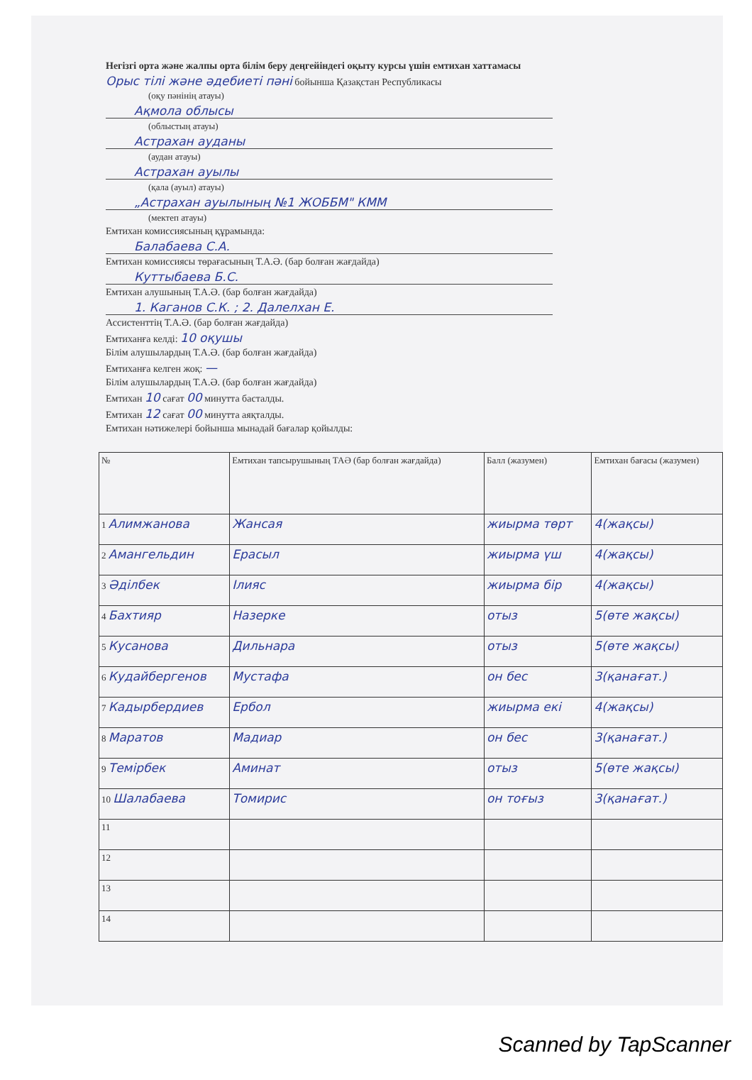Негізгі орта және жалпы орта білім беру деңгейіндегі оқыту курсы үшін емтихан хаттамасы
Орыс тілі және әдебиеті пәні бойынша Қазақстан Республикасы
(оқу пәнінің атауы)
Ақмола облысы
(облыстың атауы)
Астрахан ауданы
(аудан атауы)
Астрахан ауылы
(қала (ауыл) атауы)
„Астрахан ауылының №1 ЖОББМ" КММ
(мектеп атауы)
Емтихан комиссиясының құрамында:
Балабаева С.А.
Емтихан комиссиясы төрағасының Т.А.Ә. (бар болған жағдайда)
Куттыбаева Б.С.
Емтихан алушының Т.А.Ә. (бар болған жағдайда)
1. Каганов С.К. ; 2. Далелхан Е.
Ассистенттің Т.А.Ә. (бар болған жағдайда)
Емтиханға келді: 10 оқушы
Білім алушылардың Т.А.Ә. (бар болған жағдайда)
Емтиханға келген жоқ: —
Білім алушылардың Т.А.Ә. (бар болған жағдайда)
Емтихан 10 сағат 00 минутта басталды.
Емтихан 12 сағат 00 минутта аяқталды.
Емтихан нәтижелері бойынша мынадай бағалар қойылды:
| № | Емтихан тапсырушының ТАӘ (бар болған жағдайда) | Балл (жазумен) | Емтихан бағасы (жазумен) |
| --- | --- | --- | --- |
| 1 Алимжанова | Жансая | жиырма төрт | 4(жақсы) |
| 2 Амангельдин | Ерасыл | жиырма үш | 4(жақсы) |
| 3 Әділбек | Ілияс | жиырма бір | 4(жақсы) |
| 4 Бахтияр | Назерке | отыз | 5(өте жақсы) |
| 5 Кусанова | Дильнара | отыз | 5(өте жақсы) |
| 6 Кудайбергенов | Мустафа | он бес | 3(қанағат.) |
| 7 Кадырбердиев | Ербол | жиырма екі | 4(жақсы) |
| 8 Маратов | Мадиар | он бес | 3(қанағат.) |
| 9 Темірбек | Аминат | отыз | 5(өте жақсы) |
| 10 Шалабаева | Томирис | он тоғыз | 3(қанағат.) |
| 11 | | | |
| 12 | | | |
| 13 | | | |
| 14 | | | |
Scanned by TapScanner